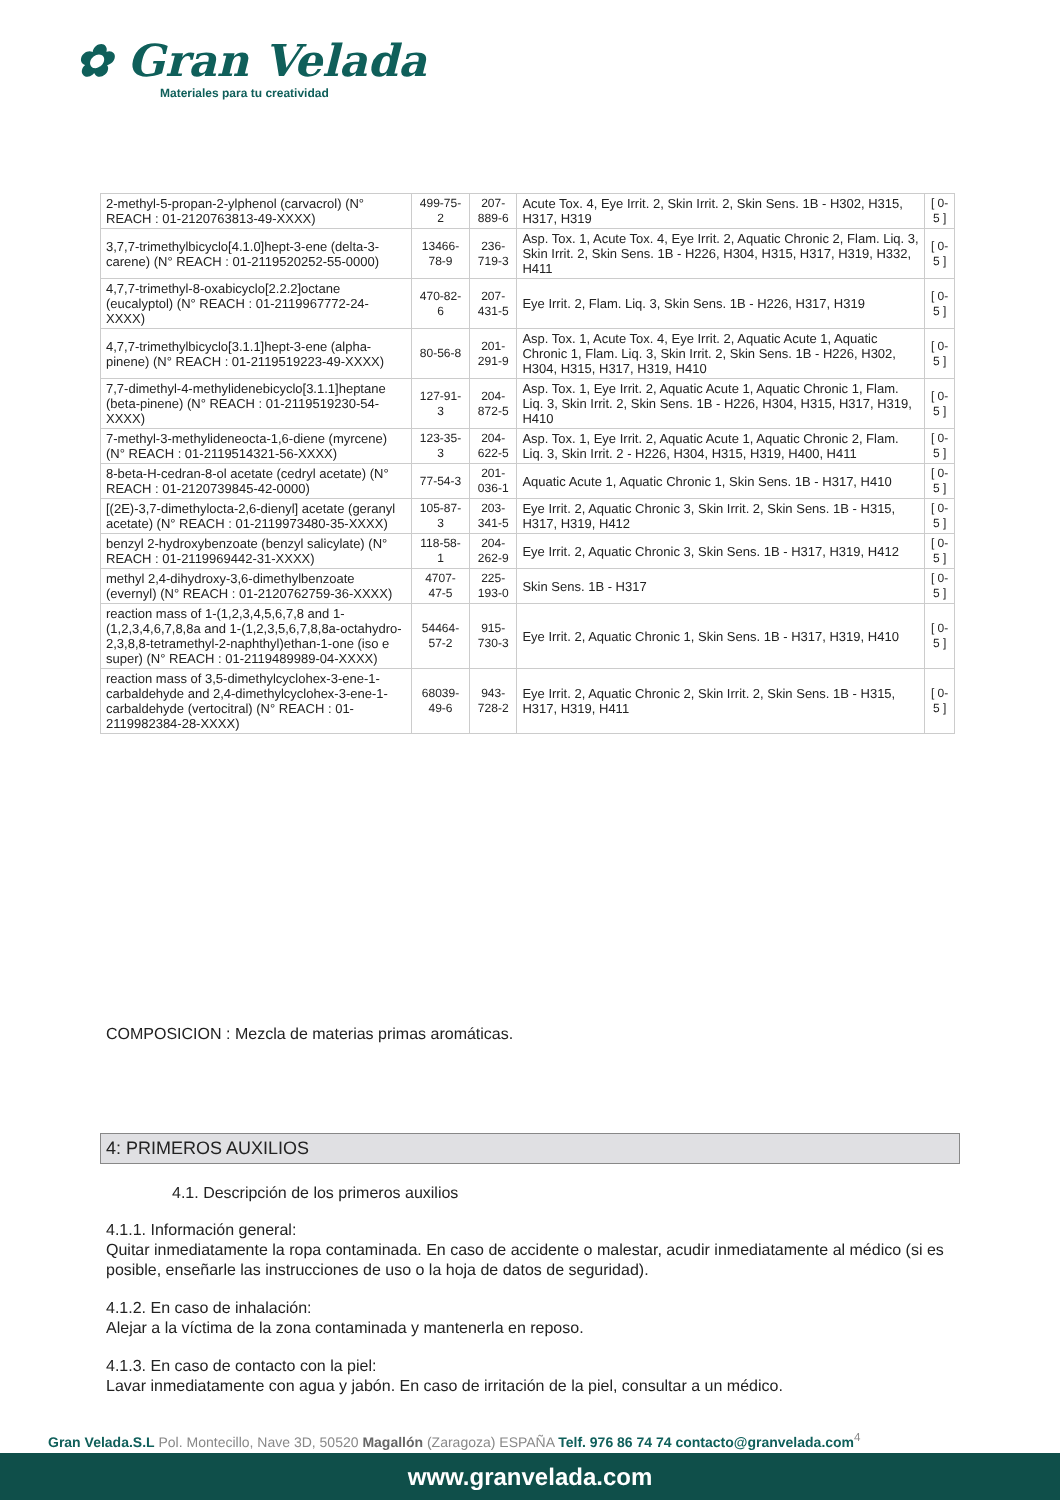✿ Gran Velada
Materiales para tu creatividad
| 2-methyl-5-propan-2-ylphenol (carvacrol) (N° REACH : 01-2120763813-49-XXXX) | 499-75-2 | 207-889-6 | Acute Tox. 4, Eye Irrit. 2, Skin Irrit. 2, Skin Sens. 1B - H302, H315, H317, H319 | [ 0-5 ] |
| 3,7,7-trimethylbicyclo[4.1.0]hept-3-ene (delta-3-carene) (N° REACH : 01-2119520252-55-0000) | 13466-78-9 | 236-719-3 | Asp. Tox. 1, Acute Tox. 4, Eye Irrit. 2, Aquatic Chronic 2, Flam. Liq. 3, Skin Irrit. 2, Skin Sens. 1B - H226, H304, H315, H317, H319, H332, H411 | [ 0-5 ] |
| 4,7,7-trimethyl-8-oxabicyclo[2.2.2]octane (eucalyptol) (N° REACH : 01-2119967772-24-XXXX) | 470-82-6 | 207-431-5 | Eye Irrit. 2, Flam. Liq. 3, Skin Sens. 1B - H226, H317, H319 | [ 0-5 ] |
| 4,7,7-trimethylbicyclo[3.1.1]hept-3-ene (alpha-pinene) (N° REACH : 01-2119519223-49-XXXX) | 80-56-8 | 201-291-9 | Asp. Tox. 1, Acute Tox. 4, Eye Irrit. 2, Aquatic Acute 1, Aquatic Chronic 1, Flam. Liq. 3, Skin Irrit. 2, Skin Sens. 1B - H226, H302, H304, H315, H317, H319, H410 | [ 0-5 ] |
| 7,7-dimethyl-4-methylidenebicyclo[3.1.1]heptane (beta-pinene) (N° REACH : 01-2119519230-54-XXXX) | 127-91-3 | 204-872-5 | Asp. Tox. 1, Eye Irrit. 2, Aquatic Acute 1, Aquatic Chronic 1, Flam. Liq. 3, Skin Irrit. 2, Skin Sens. 1B - H226, H304, H315, H317, H319, H410 | [ 0-5 ] |
| 7-methyl-3-methylideneocta-1,6-diene (myrcene) (N° REACH : 01-2119514321-56-XXXX) | 123-35-3 | 204-622-5 | Asp. Tox. 1, Eye Irrit. 2, Aquatic Acute 1, Aquatic Chronic 2, Flam. Liq. 3, Skin Irrit. 2 - H226, H304, H315, H319, H400, H411 | [ 0-5 ] |
| 8-beta-H-cedran-8-ol acetate (cedryl acetate) (N° REACH : 01-2120739845-42-0000) | 77-54-3 | 201-036-1 | Aquatic Acute 1, Aquatic Chronic 1, Skin Sens. 1B - H317, H410 | [ 0-5 ] |
| [(2E)-3,7-dimethylocta-2,6-dienyl] acetate (geranyl acetate) (N° REACH : 01-2119973480-35-XXXX) | 105-87-3 | 203-341-5 | Eye Irrit. 2, Aquatic Chronic 3, Skin Irrit. 2, Skin Sens. 1B - H315, H317, H319, H412 | [ 0-5 ] |
| benzyl 2-hydroxybenzoate (benzyl salicylate) (N° REACH : 01-2119969442-31-XXXX) | 118-58-1 | 204-262-9 | Eye Irrit. 2, Aquatic Chronic 3, Skin Sens. 1B - H317, H319, H412 | [ 0-5 ] |
| methyl 2,4-dihydroxy-3,6-dimethylbenzoate (evernyl) (N° REACH : 01-2120762759-36-XXXX) | 4707-47-5 | 225-193-0 | Skin Sens. 1B - H317 | [ 0-5 ] |
| reaction mass of 1-(1,2,3,4,5,6,7,8 and 1-(1,2,3,4,6,7,8,8a and 1-(1,2,3,5,6,7,8,8a-octahydro-2,3,8,8-tetramethyl-2-naphthyl)ethan-1-one (iso e super) (N° REACH : 01-2119489989-04-XXXX) | 54464-57-2 | 915-730-3 | Eye Irrit. 2, Aquatic Chronic 1, Skin Sens. 1B - H317, H319, H410 | [ 0-5 ] |
| reaction mass of 3,5-dimethylcyclohex-3-ene-1-carbaldehyde and 2,4-dimethylcyclohex-3-ene-1-carbaldehyde (vertocitral) (N° REACH : 01-2119982384-28-XXXX) | 68039-49-6 | 943-728-2 | Eye Irrit. 2, Aquatic Chronic 2, Skin Irrit. 2, Skin Sens. 1B - H315, H317, H319, H411 | [ 0-5 ] |
COMPOSICION : Mezcla de materias primas aromáticas.
4: PRIMEROS AUXILIOS
4.1. Descripción de los primeros auxilios
4.1.1. Información general:
Quitar inmediatamente la ropa contaminada. En caso de accidente o malestar, acudir inmediatamente al médico (si es posible, enseñarle las instrucciones de uso o la hoja de datos de seguridad).
4.1.2. En caso de inhalación:
Alejar a la víctima de la zona contaminada y mantenerla en reposo.
4.1.3. En caso de contacto con la piel:
Lavar inmediatamente con agua y jabón. En caso de irritación de la piel, consultar a un médico.
Gran Velada.S.L Pol. Montecillo, Nave 3D, 50520 Magallón (Zaragoza) ESPAÑA Telf. 976 86 74 74 contacto@granvelada.com<sup>4</sup>
www.granvelada.com